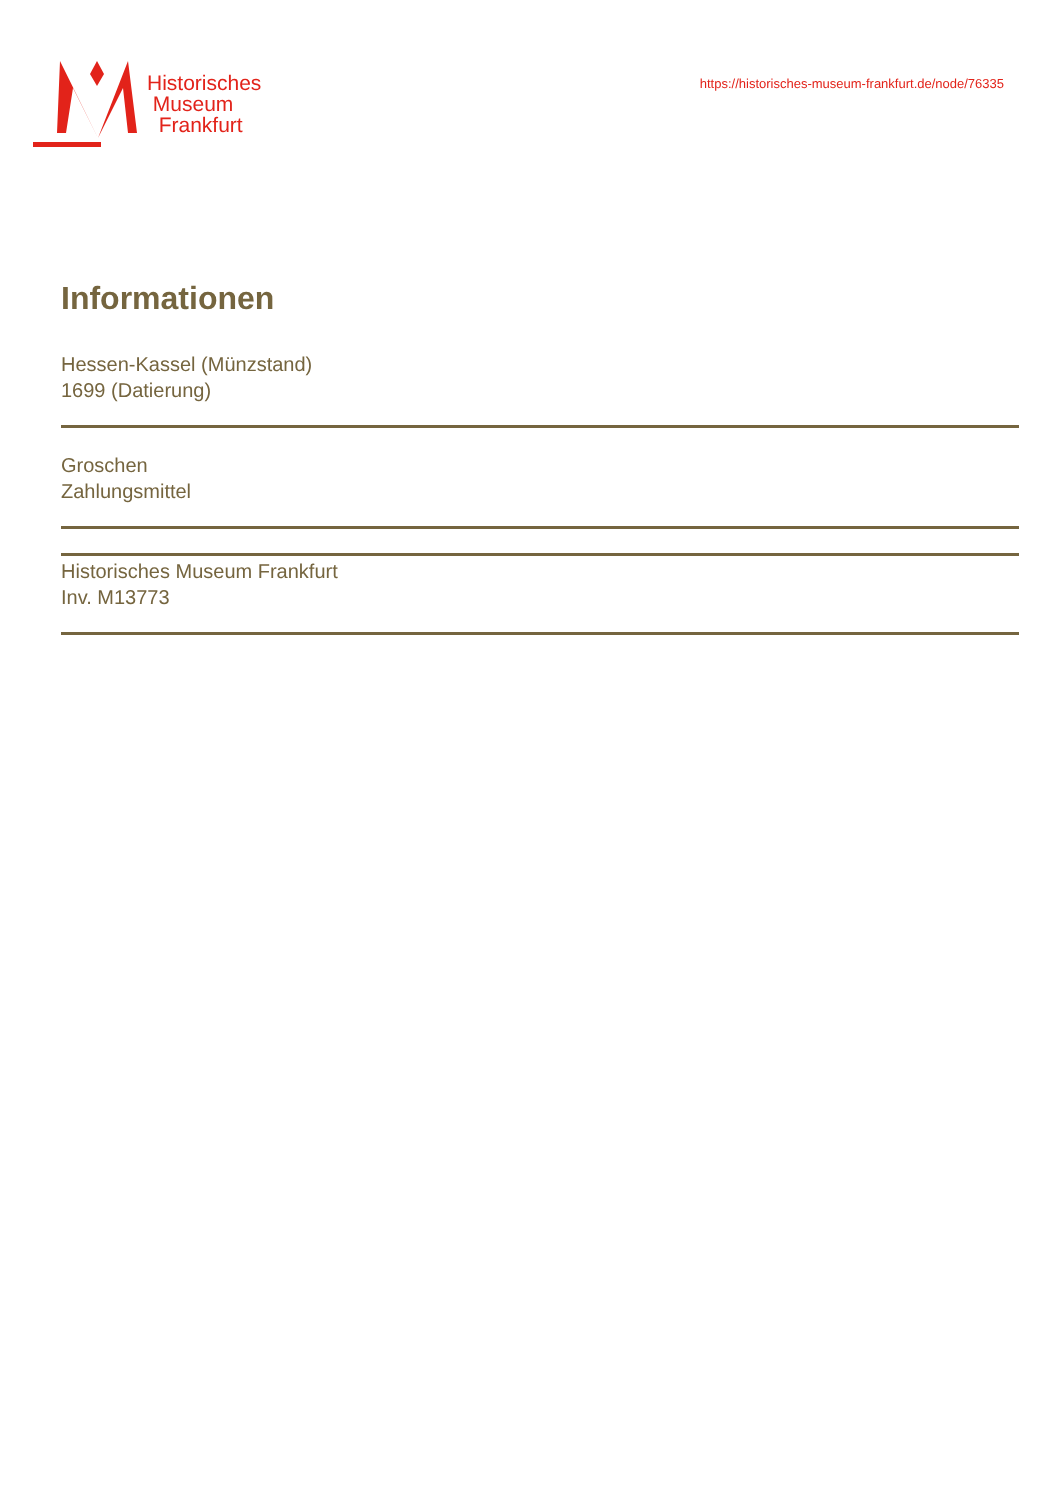Historisches
Museum
Frankfurt
https://historisches-museum-frankfurt.de/node/76335
Informationen
Hessen-Kassel (Münzstand)
1699 (Datierung)
Groschen
Zahlungsmittel
Historisches Museum Frankfurt
Inv. M13773